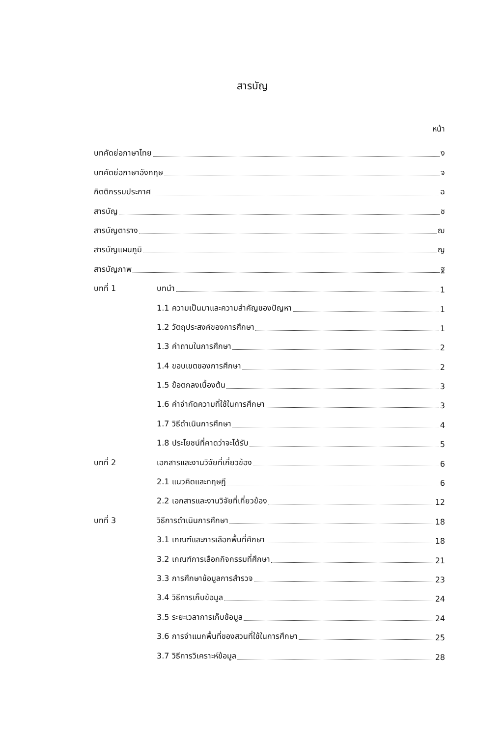สารบัญ
หน้า
บทคัดย่อภาษาไทย ง
บทคัดย่อภาษาอังกฤษ จ
กิตติกรรมประกาศ ฉ
สารบัญ ช
สารบัญตาราง ฌ
สารบัญแผนภูมิ ญ
สารบัญภาพ ฐ
บทที่ 1 บทนำ 1
1.1 ความเป็นมาและความสำคัญของปัญหา 1
1.2 วัตถุประสงค์ของการศึกษา 1
1.3 คำถามในการศึกษา 2
1.4 ขอบเขตของการศึกษา 2
1.5 ข้อตกลงเบื้องต้น 3
1.6 คำจำกัดความที่ใช้ในการศึกษา 3
1.7 วิธีดำเนินการศึกษา 4
1.8 ประโยชน์ที่คาดว่าจะได้รับ 5
บทที่ 2 เอกสารและงานวิจัยที่เกี่ยวข้อง 6
2.1 แนวคิดและทฤษฎี 6
2.2 เอกสารและงานวิจัยที่เกี่ยวข้อง 12
บทที่ 3 วิธีการดำเนินการศึกษา 18
3.1 เกณฑ์และการเลือกพื้นที่ศึกษา 18
3.2 เกณฑ์การเลือกกิจกรรมที่ศึกษา 21
3.3 การศึกษาข้อมูลการสำรวจ 23
3.4 วิธีการเก็บข้อมูล 24
3.5 ระยะเวลาการเก็บข้อมูล 24
3.6 การจำแนกพื้นที่ของสวนที่ใช้ในการศึกษา 25
3.7 วิธีการวิเคราะห์ข้อมูล 28